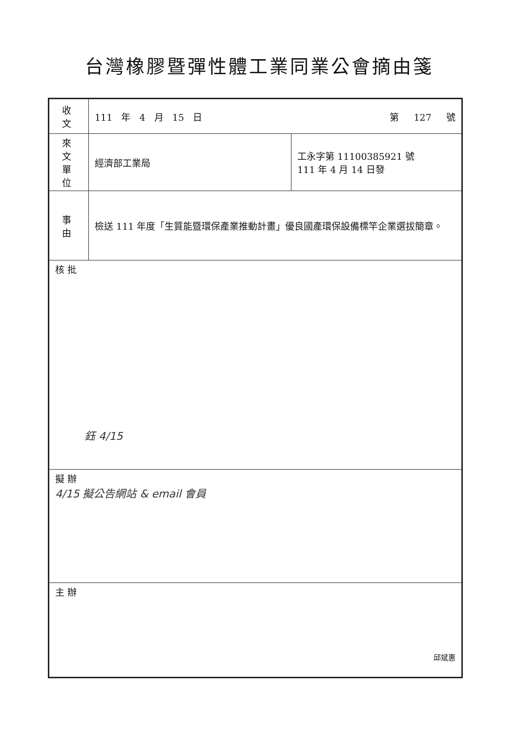台灣橡膠暨彈性體工業同業公會摘由箋
| 收文 | 111 年 4 月 15 日 第 127 號 | |
| 來文 單位 | 經濟部工業局 | 工永字第 11100385921 號 111 年 4 月 14 日發 |
| 事由 | 檢送 111 年度「生質能暨環保產業推動計畫」優良國產環保設備標竿企業選拔簡章。 | |
| 核 批 鈺 4/15 | | |
| 擬 辦 4/15 擬公告網站 & email 會員 | | |
| 主 辦 邱斌惠 | | |